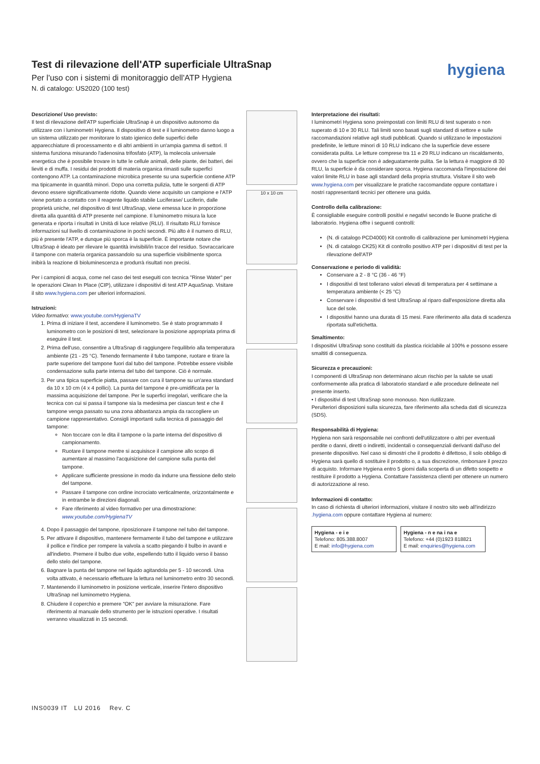Test di rilevazione dell'ATP superficiale UltraSnap
Per l'uso con i sistemi di monitoraggio dell'ATP Hygiena
N. di catalogo: US2020 (100 test)
hygiena
Descrizione/ Uso previsto:
Il test di rilevazione dell'ATP superficiale UltraSnap è un dispositivo autonomo da utilizzare con i luminometri Hygiena. Il dispositivo di test e il luminometro danno luogo a un sistema utilizzato per monitorare lo stato igienico delle superfici delle apparecchiature di processamento e di altri ambienti in un'ampia gamma di settori. Il sistema funziona misurando l'adenosina trifosfato (ATP), la molecola universale energetica che è possibile trovare in tutte le cellule animali, delle piante, dei batteri, dei lieviti e di muffa. I residui dei prodotti di materia organica rimasti sulle superfici contengono ATP. La contaminazione microbica presente su una superficie contiene ATP ma tipicamente in quantità minori. Dopo una corretta pulizia, tutte le sorgenti di ATP devono essere significativamente ridotte. Quando viene acquisito un campione e l'ATP viene portato a contatto con il reagente liquido stabile Luciferase/ Luciferin, dalle proprietà uniche, nel dispositivo di test UltraSnap, viene emessa luce in proporzione diretta alla quantità di ATP presente nel campione. Il luminometro misura la luce generata e riporta i risultati in Unità di luce relative (RLU). Il risultato RLU fornisce informazioni sul livello di contaminazione in pochi secondi. Più alto è il numero di RLU, più è presente l'ATP, e dunque più sporca è la superficie. È importante notare che UltraSnap è ideato per rilevare le quantità invisibili/in tracce del residuo. Sovraccaricare il tampone con materia organica passandolo su una superficie visibilmente sporca inibirà la reazione di bioluminescenza e produrrà risultati non precisi.
Per i campioni di acqua, come nel caso dei test eseguiti con tecnica "Rinse Water" per le operazioni Clean In Place (CIP), utilizzare i dispositivi di test ATP AquaSnap. Visitare il sito www.hygiena.com per ulteriori informazioni.
Istruzioni:
Video formativo: www.youtube.com/HygienaTV
1. Prima di iniziare il test, accendere il luminometro. Se è stato programmato il luminometro con le posizioni di test, selezionare la posizione appropriata prima di eseguire il test.
2. Prima dell'uso, consentire a UltraSnap di raggiungere l'equilibrio alla temperatura ambiente (21 - 25 °C). Tenendo fermamente il tubo tampone, ruotare e tirare la parte superiore del tampone fuori dal tubo del tampone. Potrebbe essere visibile condensazione sulla parte interna del tubo del tampone. Ciò è normale.
3. Per una tipica superficie piatta, passare con cura il tampone su un'area standard da 10 x 10 cm (4 x 4 pollici). La punta del tampone è pre-umidificata per la massima acquisizione del tampone. Per le superfici irregolari, verificare che la tecnica con cui si passa il tampone sia la medesima per ciascun test e che il tampone venga passato su una zona abbastanza ampia da raccogliere un campione rappresentativo. Consigli importanti sulla tecnica di passaggio del tampone:
Non toccare con le dita il tampone o la parte interna del dispositivo di campionamento.
Ruotare il tampone mentre si acquisisce il campione allo scopo di aumentare al massimo l'acquisizione del campione sulla punta del tampone.
Applicare sufficiente pressione in modo da indurre una flessione dello stelo del tampone.
Passare il tampone con ordine incrociato verticalmente, orizzontalmente e in entrambe le direzioni diagonali.
Fare riferimento al video formativo per una dimostrazione: www.youtube.com/HygienaTV
4. Dopo il passaggio del tampone, riposizionare il tampone nel tubo del tampone.
5. Per attivare il dispositivo, mantenere fermamente il tubo del tampone e utilizzare il pollice e l'indice per rompere la valvola a scatto piegando il bulbo in avanti e all'indietro. Premere il bulbo due volte, espellendo tutto il liquido verso il basso dello stelo del tampone.
6. Bagnare la punta del tampone nel liquido agitandola per 5 - 10 secondi. Una volta attivato, è necessario effettuare la lettura nel luminometro entro 30 secondi.
7. Mantenendo il luminometro in posizione verticale, inserire l'intero dispositivo UltraSnap nel luminometro Hygiena.
8. Chiudere il coperchio e premere "OK" per avviare la misurazione. Fare riferimento al manuale dello strumento per le istruzioni operative. I risultati verranno visualizzati in 15 secondi.
10 x 10 cm
Interpretazione dei risultati:
I luminometri Hygiena sono preimpostati con limiti RLU di test superato o non superato di 10 e 30 RLU. Tali limiti sono basati sugli standard di settore e sulle raccomandazioni relative agli studi pubblicati. Quando si utilizzano le impostazioni predefinite, le letture minori di 10 RLU indicano che la superficie deve essere considerata pulita. Le letture comprese tra 11 e 29 RLU indicano un riscaldamento, ovvero che la superficie non è adeguatamente pulita. Se la lettura è maggiore di 30 RLU, la superficie è da considerare sporca. Hygiena raccomanda l'impostazione dei valori limite RLU in base agli standard della propria struttura. Visitare il sito web www.hygiena.com per visualizzare le pratiche raccomandate oppure contattare i nostri rappresentanti tecnici per ottenere una guida.
Controllo della calibrazione:
È consigliabile eseguire controlli positivi e negativi secondo le Buone pratiche di laboratorio. Hygiena offre i seguenti controlli:
(N. di catalogo PCD4000) Kit controllo di calibrazione per luminometri Hygiena
(N. di catalogo CK25) Kit di controllo positivo ATP per i dispositivi di test per la rilevazione dell'ATP
Conservazione e periodo di validità:
Conservare a 2 - 8 °C (36 - 46 °F)
I dispositivi di test tollerano valori elevati di temperatura per 4 settimane a temperatura ambiente (< 25 °C)
Conservare i dispositivi di test UltraSnap al riparo dall'esposizione diretta alla luce del sole.
I dispositivi hanno una durata di 15 mesi. Fare riferimento alla data di scadenza riportata sull'etichetta.
Smaltimento:
I dispositivi UltraSnap sono costituiti da plastica riciclabile al 100% e possono essere smaltiti di conseguenza.
Sicurezza e precauzioni:
I componenti di UltraSnap non determinano alcun rischio per la salute se usati conformemente alla pratica di laboratorio standard e alle procedure delineate nel presente inserto.
• I dispositivi di test UltraSnap sono monouso. Non riutilizzare.
Perulteriori disposizioni sulla sicurezza, fare riferimento alla scheda dati di sicurezza (SDS).
Responsabilità di Hygiena:
Hygiena non sarà responsabile nei confronti dell'utilizzatore o altri per eventuali perdite o danni, diretti o indiretti, incidentali o consequenziali derivanti dall'uso del presente dispositivo. Nel caso si dimostri che il prodotto è difettoso, il solo obbligo di Hygiena sarà quello di sostituire il prodotto o, a sua discrezione, rimborsare il prezzo di acquisto. Informare Hygiena entro 5 giorni dalla scoperta di un difetto sospetto e restituire il prodotto a Hygiena. Contattare l'assistenza clienti per ottenere un numero di autorizzazione al reso.
Informazioni di contatto:
In caso di richiesta di ulteriori informazioni, visitare il nostro sito web all'indirizzo .hygiena.com oppure contattare Hygiena al numero:
Hygiena - e i e
Telefono: 805.388.8007
E mail: info@hygiena.com
Hygiena - n e na i na e
Telefono: +44 (0)1923 818821
E mail: enquiries@hygiena.com
INS0039 IT LU 2016 Rev. C